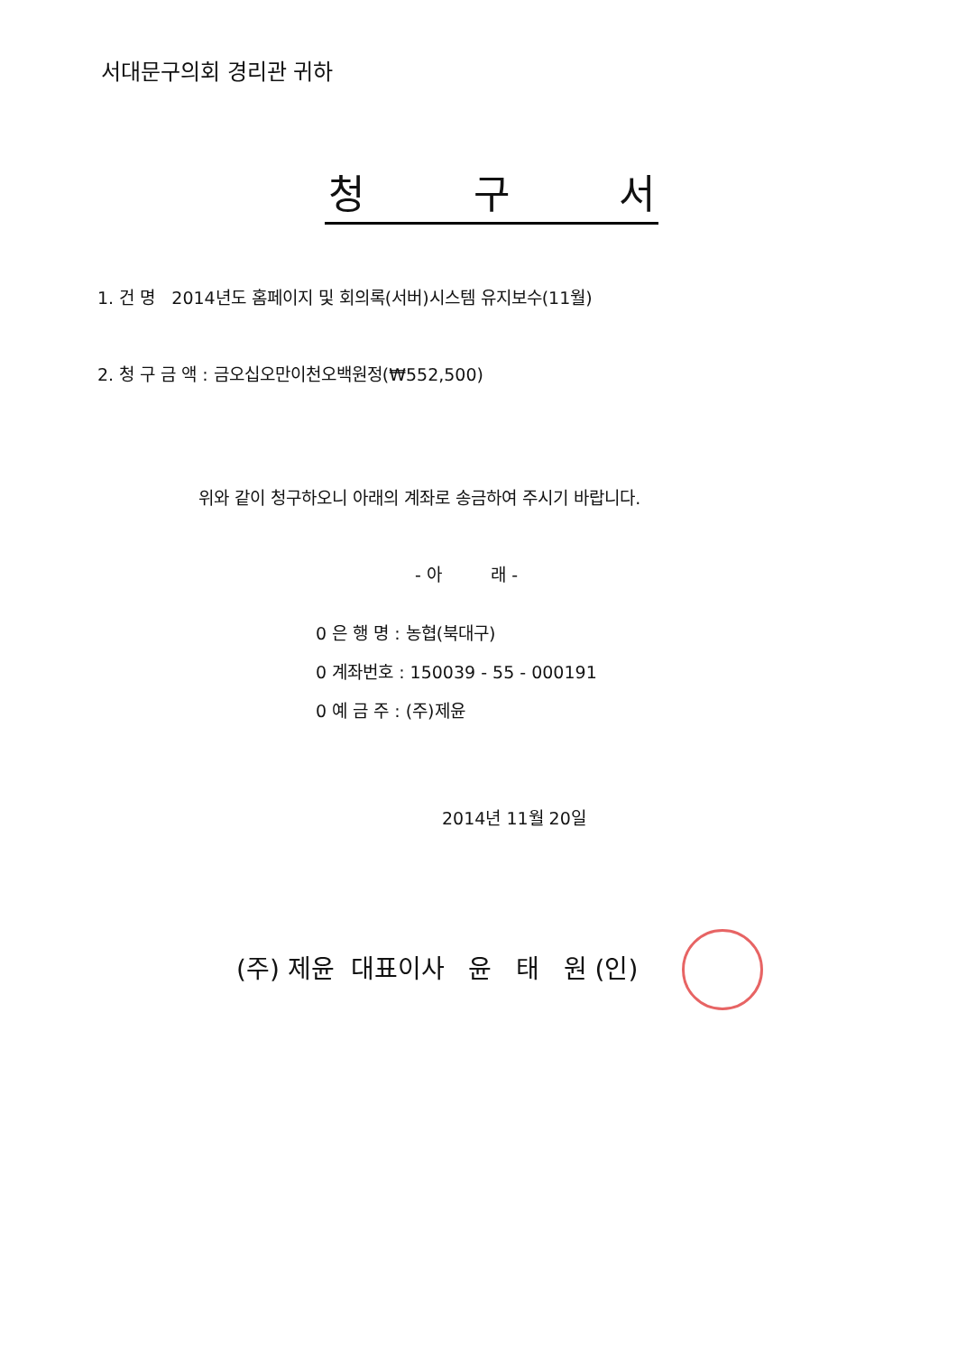서대문구의회 경리관 귀하
청 구 서
1. 건 명 2014년도 홈페이지 및 회의록(서버)시스템 유지보수(11월)
2. 청 구 금 액 : 금오십오만이천오백원정(₩552,500)
위와 같이 청구하오니 아래의 계좌로 송금하여 주시기 바랍니다.
- 아 래 -
0 은 행 명 : 농협(북대구)
0 계좌번호 : 150039 - 55 - 000191
0 예 금 주 : (주)제윤
2014년 11월 20일
(주) 제윤 대표이사 윤 태 원 (인)